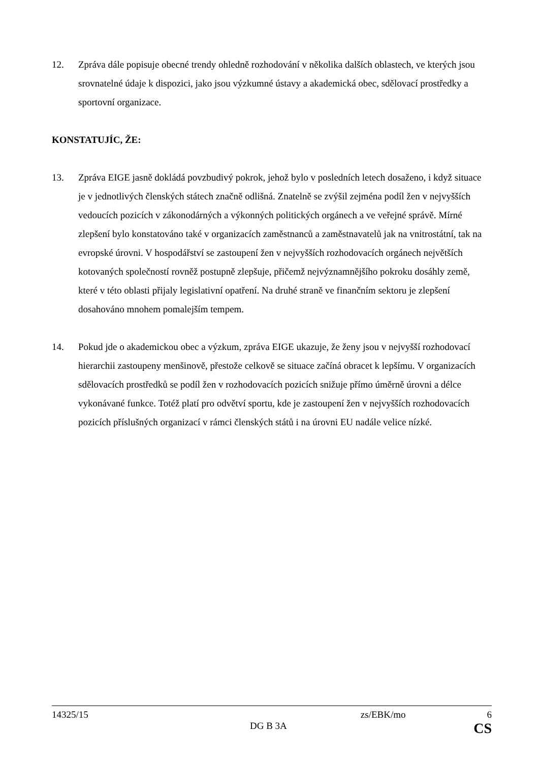12. Zpráva dále popisuje obecné trendy ohledně rozhodování v několika dalších oblastech, ve kterých jsou srovnatelné údaje k dispozici, jako jsou výzkumné ústavy a akademická obec, sdělovací prostředky a sportovní organizace.
KONSTATUJÍC, ŽE:
13. Zpráva EIGE jasně dokládá povzbudivý pokrok, jehož bylo v posledních letech dosaženo, i když situace je v jednotlivých členských státech značně odlišná. Znatelně se zvýšil zejména podíl žen v nejvyšších vedoucích pozicích v zákonodárných a výkonných politických orgánech a ve veřejné správě. Mírné zlepšení bylo konstatováno také v organizacích zaměstnanců a zaměstnavatelů jak na vnitrostátní, tak na evropské úrovni. V hospodářství se zastoupení žen v nejvyšších rozhodovacích orgánech největších kotovaných společností rovněž postupně zlepšuje, přičemž nejvýznamnějšího pokroku dosáhly země, které v této oblasti přijaly legislativní opatření. Na druhé straně ve finančním sektoru je zlepšení dosahováno mnohem pomalejším tempem.
14. Pokud jde o akademickou obec a výzkum, zpráva EIGE ukazuje, že ženy jsou v nejvyšší rozhodovací hierarchii zastoupeny menšinově, přestože celkově se situace začíná obracet k lepšímu. V organizacích sdělovacích prostředků se podíl žen v rozhodovacích pozicích snižuje přímo úměrně úrovni a délce vykonávané funkce. Totéž platí pro odvětví sportu, kde je zastoupení žen v nejvyšších rozhodovacích pozicích příslušných organizací v rámci členských států i na úrovni EU nadále velice nízké.
14325/15 zs/EBK/mo 6
DG B 3A CS